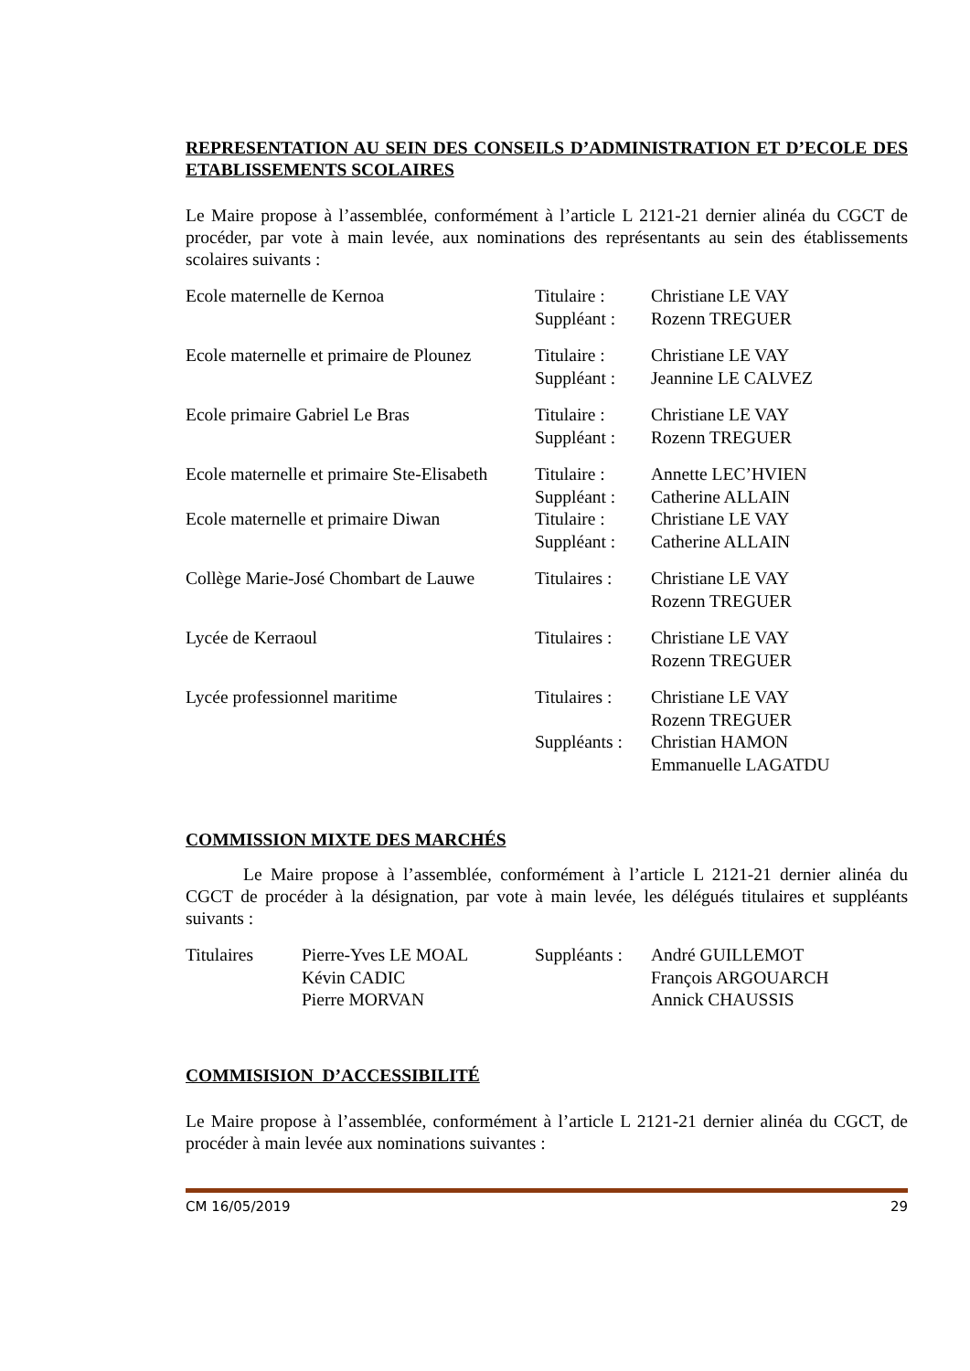REPRESENTATION AU SEIN DES CONSEILS D’ADMINISTRATION ET D’ECOLE DES ETABLISSEMENTS SCOLAIRES
Le Maire propose à l’assemblée, conformément à l’article L 2121-21 dernier alinéa du CGCT de procéder, par vote à main levée, aux nominations des représentants au sein des établissements scolaires suivants :
| Ecole maternelle de Kernoa | Titulaire : | Christiane LE VAY |
| | Suppléant : | Rozenn TREGUER |
| Ecole maternelle et primaire de Plounez | Titulaire : | Christiane LE VAY |
| | Suppléant : | Jeannine LE CALVEZ |
| Ecole primaire Gabriel Le Bras | Titulaire : | Christiane LE VAY |
| | Suppléant : | Rozenn TREGUER |
| Ecole maternelle et primaire Ste-Elisabeth | Titulaire : | Annette LEC’HVIEN |
| | Suppléant : | Catherine ALLAIN |
| Ecole maternelle et primaire Diwan | Titulaire : | Christiane LE VAY |
| | Suppléant : | Catherine ALLAIN |
| Collège Marie-José Chombart de Lauwe | Titulaires : | Christiane LE VAY Rozenn TREGUER |
| Lycée de Kerraoul | Titulaires : | Christiane LE VAY Rozenn TREGUER |
| Lycée professionnel maritime | Titulaires : | Christiane LE VAY Rozenn TREGUER |
| | Suppléants : | Christian HAMON Emmanuelle LAGATDU |
COMMISSION MIXTE DES MARCHÉS
Le Maire propose à l’assemblée, conformément à l’article L 2121-21 dernier alinéa du CGCT de procéder à la désignation, par vote à main levée, les délégués titulaires et suppléants suivants :
| Titulaires | Pierre-Yves LE MOAL Kévin CADIC Pierre MORVAN | Suppléants : | André GUILLEMOT François ARGOUARCH Annick CHAUSSIS |
COMMISISION D’ACCESSIBILITÉ
Le Maire propose à l’assemblée, conformément à l’article L 2121-21 dernier alinéa du CGCT, de procéder à main levée aux nominations suivantes :
CM 16/05/2019 29